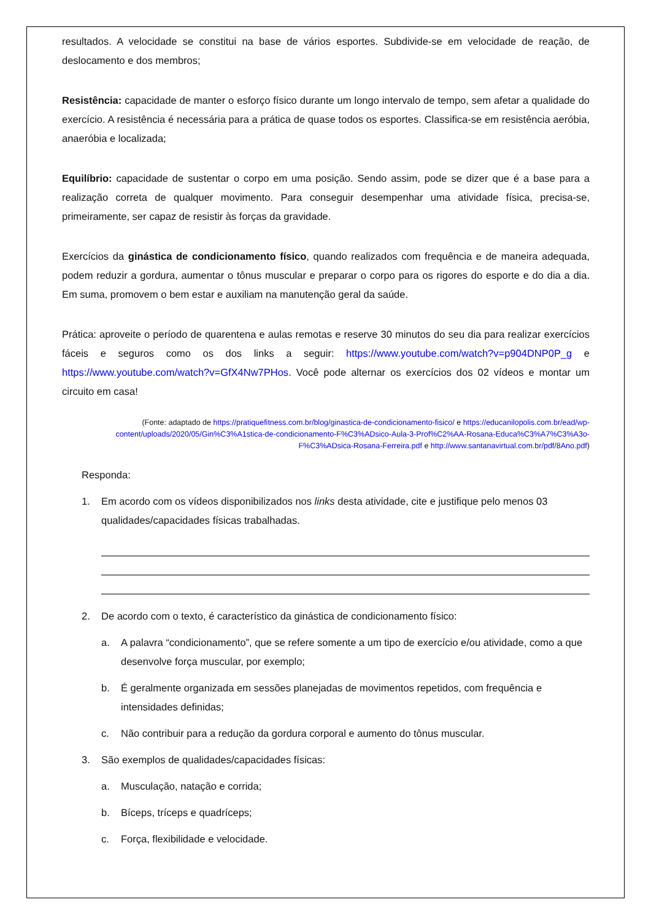resultados. A velocidade se constitui na base de vários esportes. Subdivide-se em velocidade de reação, de deslocamento e dos membros;
Resistência: capacidade de manter o esforço físico durante um longo intervalo de tempo, sem afetar a qualidade do exercício. A resistência é necessária para a prática de quase todos os esportes. Classifica-se em resistência aeróbia, anaeróbia e localizada;
Equilíbrio: capacidade de sustentar o corpo em uma posição. Sendo assim, pode se dizer que é a base para a realização correta de qualquer movimento. Para conseguir desempenhar uma atividade física, precisa-se, primeiramente, ser capaz de resistir às forças da gravidade.
Exercícios da ginástica de condicionamento físico, quando realizados com frequência e de maneira adequada, podem reduzir a gordura, aumentar o tônus muscular e preparar o corpo para os rigores do esporte e do dia a dia. Em suma, promovem o bem estar e auxiliam na manutenção geral da saúde.
Prática: aproveite o período de quarentena e aulas remotas e reserve 30 minutos do seu dia para realizar exercícios fáceis e seguros como os dos links a seguir: https://www.youtube.com/watch?v=p904DNP0P_g e https://www.youtube.com/watch?v=GfX4Nw7PHos. Você pode alternar os exercícios dos 02 vídeos e montar um circuito em casa!
(Fonte: adaptado de https://pratiquefitness.com.br/blog/ginastica-de-condicionamento-fisico/ e https://educanilopolis.com.br/ead/wp-content/uploads/2020/05/Gin%C3%A1stica-de-condicionamento-F%C3%ADsico-Aula-3-Prof%C2%AA-Rosana-Educa%C3%A7%C3%A3o-F%C3%ADsica-Rosana-Ferreira.pdf e http://www.santanavirtual.com.br/pdf/8Ano.pdf)
Responda:
1. Em acordo com os vídeos disponibilizados nos links desta atividade, cite e justifique pelo menos 03 qualidades/capacidades físicas trabalhadas.
2. De acordo com o texto, é característico da ginástica de condicionamento físico:
a. A palavra “condicionamento”, que se refere somente a um tipo de exercício e/ou atividade, como a que desenvolve força muscular, por exemplo;
b. É geralmente organizada em sessões planejadas de movimentos repetidos, com frequência e intensidades definidas;
c. Não contribuir para a redução da gordura corporal e aumento do tônus muscular.
3. São exemplos de qualidades/capacidades físicas:
a. Musculação, natação e corrida;
b. Bíceps, tríceps e quadríceps;
c. Força, flexibilidade e velocidade.